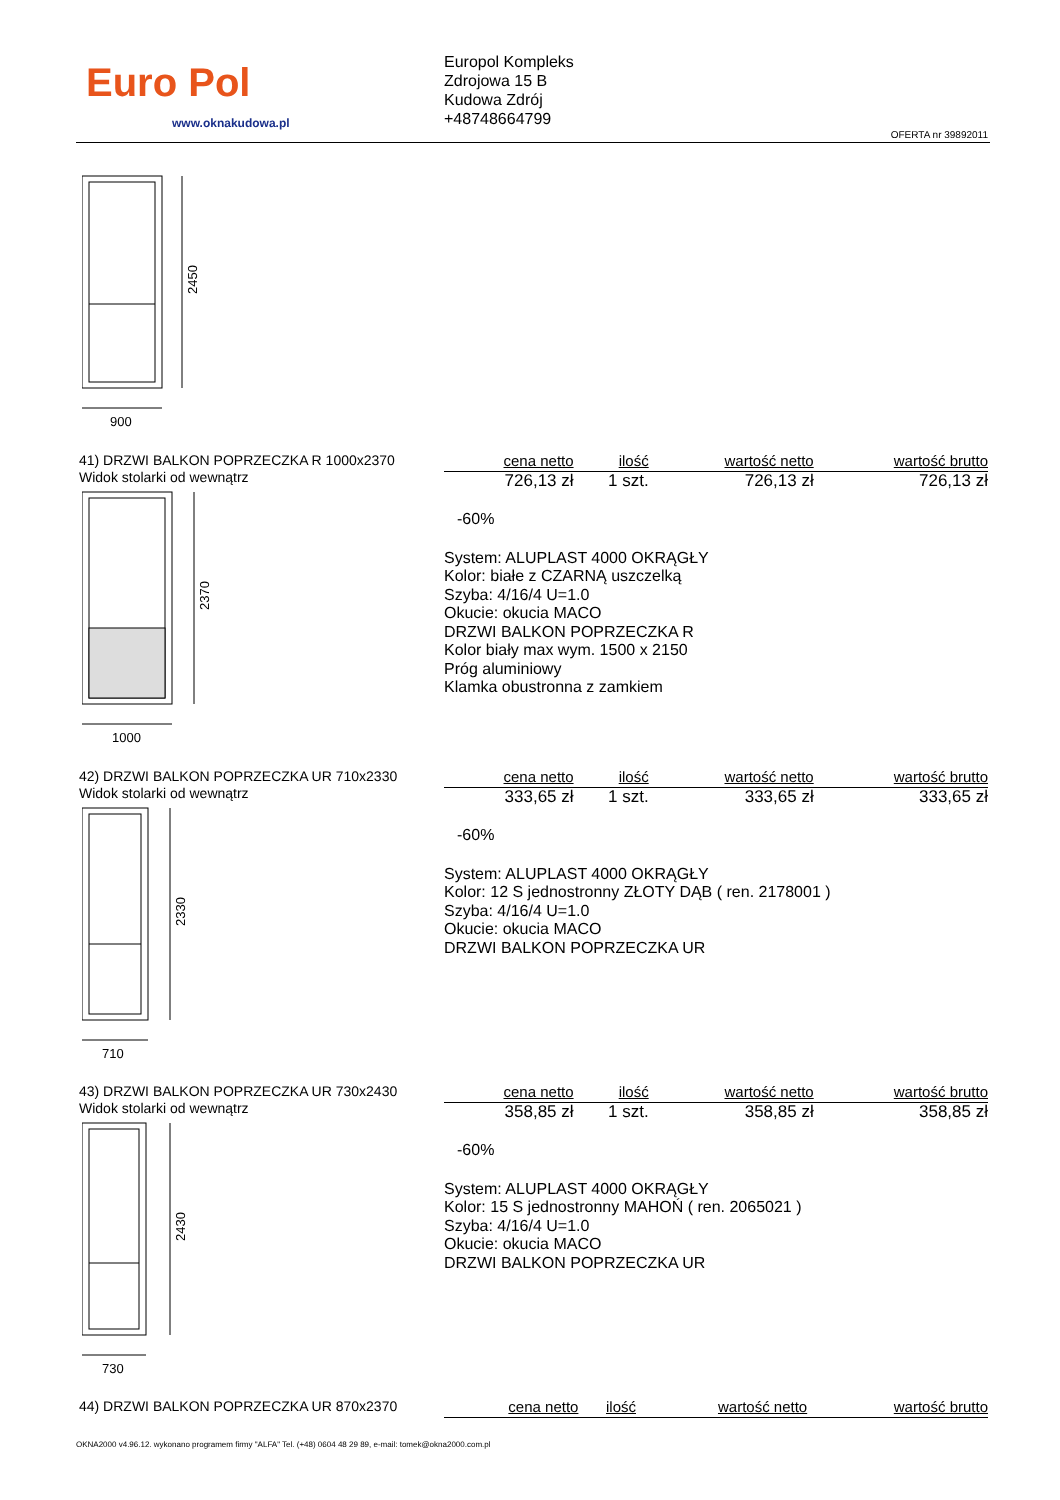Euro Pol
www.oknakudowa.pl
Europol Kompleks
Zdrojowa 15 B
Kudowa Zdrój
+48748664799
OFERTA nr 39892011
2450
900
41) DRZWI BALKON POPRZECZKA R 1000x2370
Widok stolarki od wewnątrz
2370
1000
| cena netto | ilość | wartość netto | wartość brutto |
| --- | --- | --- | --- |
| 726,13 zł | 1 szt. | 726,13 zł | 726,13 zł |
-60%
System: ALUPLAST 4000 OKRĄGŁY
Kolor: białe z CZARNĄ uszczelką
Szyba: 4/16/4 U=1.0
Okucie: okucia MACO
DRZWI BALKON POPRZECZKA R
Kolor biały max wym. 1500 x 2150
Próg aluminiowy
Klamka obustronna z zamkiem
42) DRZWI BALKON POPRZECZKA UR 710x2330
Widok stolarki od wewnątrz
2330
710
| cena netto | ilość | wartość netto | wartość brutto |
| --- | --- | --- | --- |
| 333,65 zł | 1 szt. | 333,65 zł | 333,65 zł |
-60%
System: ALUPLAST 4000 OKRĄGŁY
Kolor: 12 S jednostronny ZŁOTY DĄB ( ren. 2178001 )
Szyba: 4/16/4 U=1.0
Okucie: okucia MACO
DRZWI BALKON POPRZECZKA UR
43) DRZWI BALKON POPRZECZKA UR 730x2430
Widok stolarki od wewnątrz
2430
730
| cena netto | ilość | wartość netto | wartość brutto |
| --- | --- | --- | --- |
| 358,85 zł | 1 szt. | 358,85 zł | 358,85 zł |
-60%
System: ALUPLAST 4000 OKRĄGŁY
Kolor: 15 S jednostronny MAHOŃ ( ren. 2065021 )
Szyba: 4/16/4 U=1.0
Okucie: okucia MACO
DRZWI BALKON POPRZECZKA UR
44) DRZWI BALKON POPRZECZKA UR 870x2370
| cena netto | ilość | wartość netto | wartość brutto |
| --- | --- | --- | --- |
OKNA2000 v4.96.12. wykonano programem firmy "ALFA" Tel. (+48) 0604 48 29 89, e-mail: tomek@okna2000.com.pl